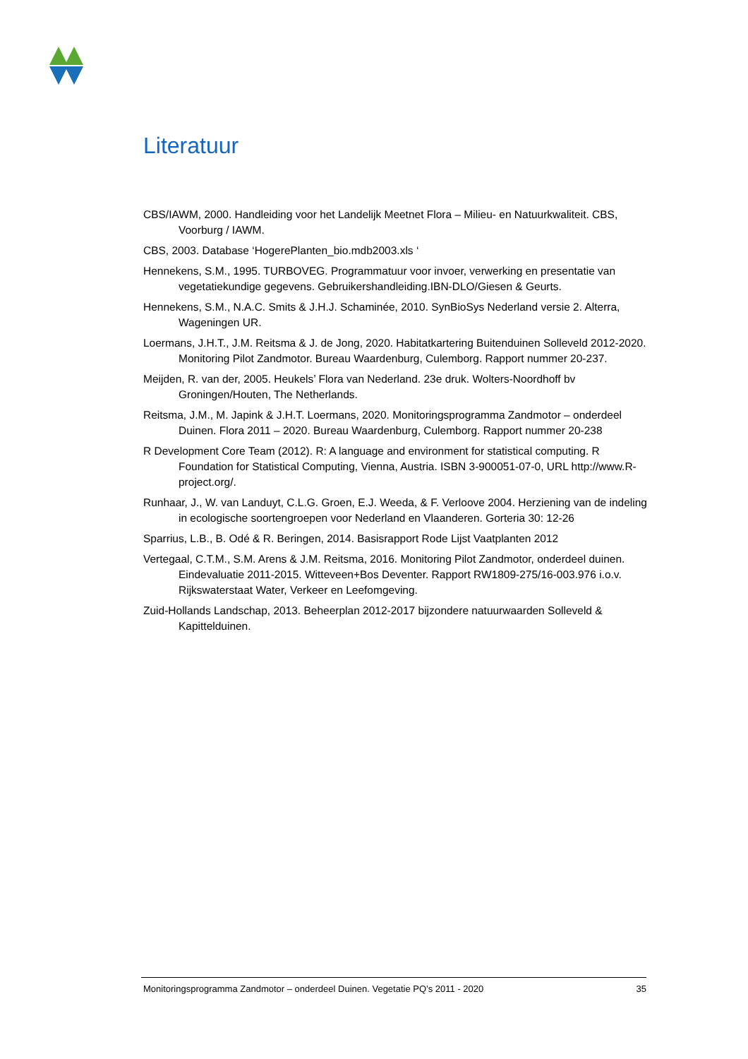Literatuur
CBS/IAWM, 2000. Handleiding voor het Landelijk Meetnet Flora – Milieu- en Natuurkwaliteit. CBS, Voorburg / IAWM.
CBS, 2003. Database ‘HogerePlanten_bio.mdb2003.xls ‘
Hennekens, S.M., 1995. TURBOVEG. Programmatuur voor invoer, verwerking en presentatie van vegetatiekundige gegevens. Gebruikershandleiding.IBN-DLO/Giesen & Geurts.
Hennekens, S.M., N.A.C. Smits & J.H.J. Schaminée, 2010. SynBioSys Nederland versie 2. Alterra, Wageningen UR.
Loermans, J.H.T., J.M. Reitsma & J. de Jong, 2020. Habitatkartering Buitenduinen Solleveld 2012-2020. Monitoring Pilot Zandmotor. Bureau Waardenburg, Culemborg. Rapport nummer 20-237.
Meijden, R. van der, 2005. Heukels’ Flora van Nederland. 23e druk. Wolters-Noordhoff bv Groningen/Houten, The Netherlands.
Reitsma, J.M., M. Japink & J.H.T. Loermans, 2020. Monitoringsprogramma Zandmotor – onderdeel Duinen. Flora 2011 – 2020. Bureau Waardenburg, Culemborg. Rapport nummer 20-238
R Development Core Team (2012). R: A language and environment for statistical computing. R Foundation for Statistical Computing, Vienna, Austria. ISBN 3-900051-07-0, URL http://www.R-project.org/.
Runhaar, J., W. van Landuyt, C.L.G. Groen, E.J. Weeda, & F. Verloove 2004. Herziening van de indeling in ecologische soortengroepen voor Nederland en Vlaanderen. Gorteria 30: 12-26
Sparrius, L.B., B. Odé & R. Beringen, 2014. Basisrapport Rode Lijst Vaatplanten 2012
Vertegaal, C.T.M., S.M. Arens & J.M. Reitsma, 2016. Monitoring Pilot Zandmotor, onderdeel duinen. Eindevaluatie 2011-2015. Witteveen+Bos Deventer. Rapport RW1809-275/16-003.976 i.o.v. Rijkswaterstaat Water, Verkeer en Leefomgeving.
Zuid-Hollands Landschap, 2013. Beheerplan 2012-2017 bijzondere natuurwaarden Solleveld & Kapittelduinen.
Monitoringsprogramma Zandmotor – onderdeel Duinen. Vegetatie PQ’s 2011 - 2020 35